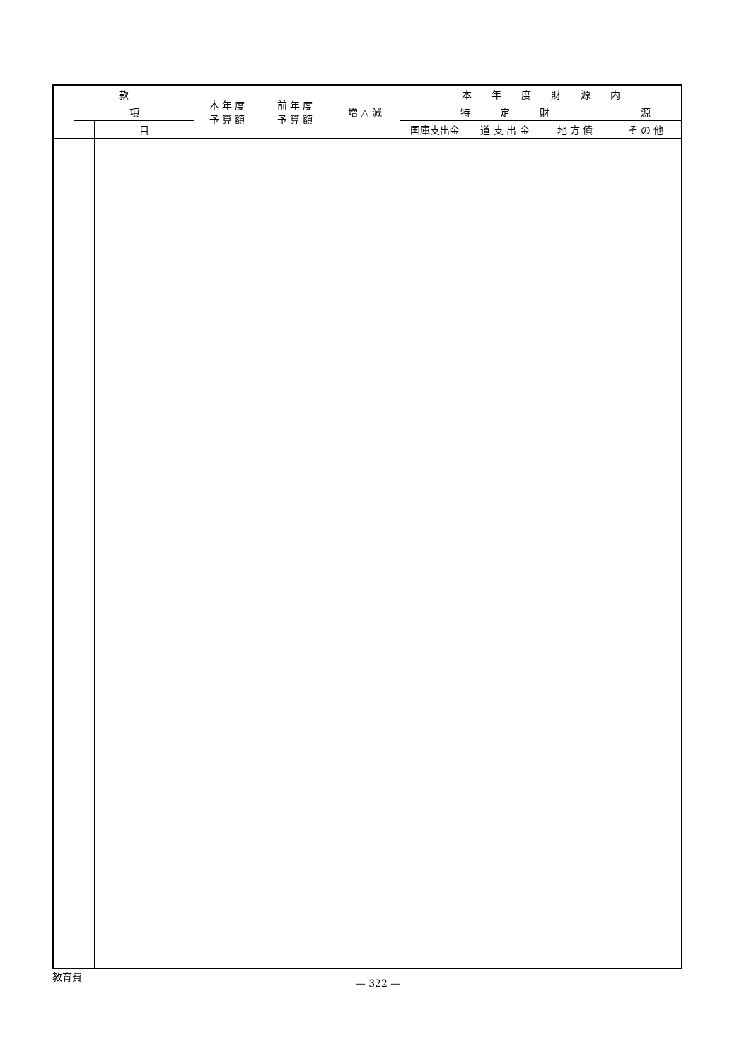| 款 | | | 本 年 度 予 算 額 | 前 年 度 予 算 額 | 増 △ 減 | 本 年 度 財 源 内 | | | |
| --- | --- | --- | --- | --- | --- | --- | --- | --- | --- |
| | 項 | | | | | 特 定 財 | | | 源 |
| | | 目 | | | | 国庫支出金 | 道 支 出 金 | 地 方 債 | そ の 他 |
教育費
— 322 —